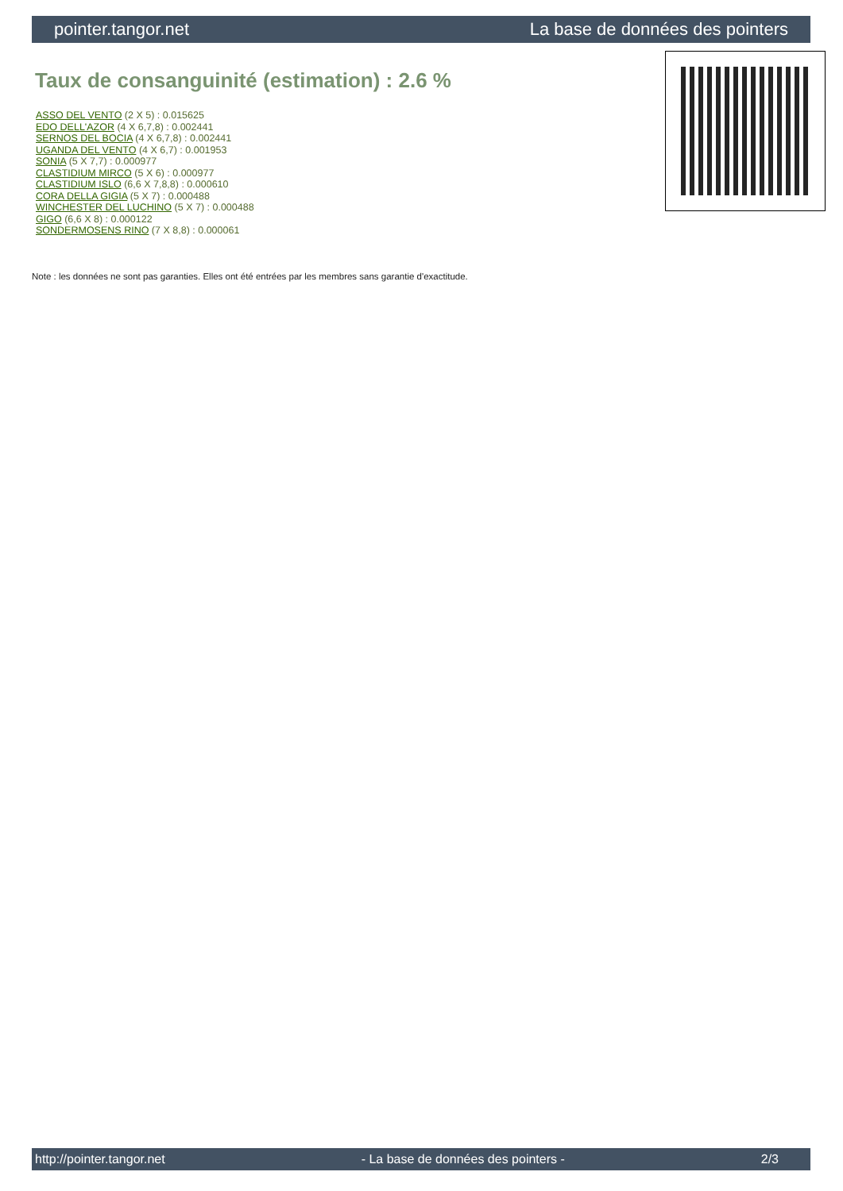pointer.tangor.net La base de données des pointers
Taux de consanguinité (estimation) : 2.6 %
ASSO DEL VENTO (2 X 5) : 0.015625
EDO DELL'AZOR (4 X 6,7,8) : 0.002441
SERNOS DEL BOCIA (4 X 6,7,8) : 0.002441
UGANDA DEL VENTO (4 X 6,7) : 0.001953
SONIA (5 X 7,7) : 0.000977
CLASTIDIUM MIRCO (5 X 6) : 0.000977
CLASTIDIUM ISLO (6,6 X 7,8,8) : 0.000610
CORA DELLA GIGIA (5 X 7) : 0.000488
WINCHESTER DEL LUCHINO (5 X 7) : 0.000488
GIGO (6,6 X 8) : 0.000122
SONDERMOSENS RINO (7 X 8,8) : 0.000061
Note : les données ne sont pas garanties. Elles ont été entrées par les membres sans garantie d'exactitude.
http://pointer.tangor.net - La base de données des pointers - 2/3